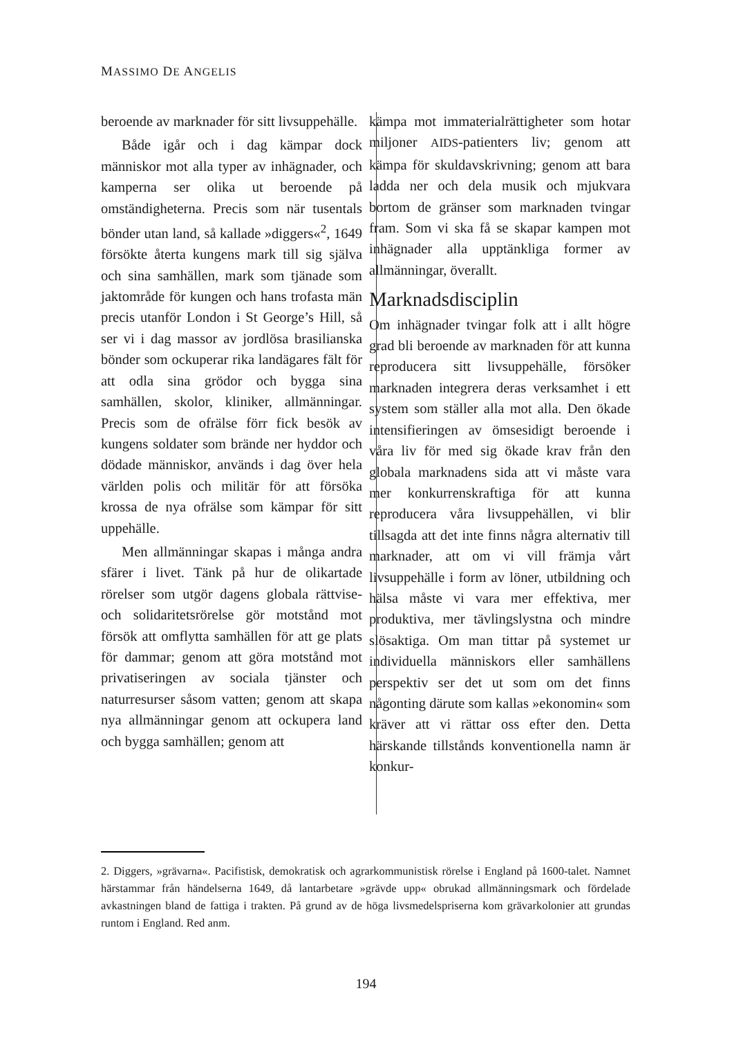MASSIMO DE ANGELIS
beroende av marknader för sitt livsuppehälle.
Både igår och i dag kämpar dock människor mot alla typer av inhägnader, och kamperna ser olika ut beroende på omständigheterna. Precis som när tusentals bönder utan land, så kallade »diggers«<sup>2</sup>, 1649 försökte återta kungens mark till sig själva och sina samhällen, mark som tjänade som jaktområde för kungen och hans trofasta män precis utanför London i St George’s Hill, så ser vi i dag massor av jordlösa brasilianska bönder som ockuperar rika landägares fält för att odla sina grödor och bygga sina samhällen, skolor, kliniker, allmänningar. Precis som de ofrälse förr fick besök av kungens soldater som brände ner hyddor och dödade människor, används i dag över hela världen polis och militär för att försöka krossa de nya ofrälse som kämpar för sitt uppehälle.
Men allmänningar skapas i många andra sfärer i livet. Tänk på hur de olikartade rörelser som utgör dagens globala rättvise- och solidaritetsrörelse gör motstånd mot försök att omflytta samhällen för att ge plats för dammar; genom att göra motstånd mot privatiseringen av sociala tjänster och naturresurser såsom vatten; genom att skapa nya allmänningar genom att ockupera land och bygga samhällen; genom att
kämpa mot immaterialrättigheter som hotar miljoner AIDS-patienters liv; genom att kämpa för skuldavskrivning; genom att bara ladda ner och dela musik och mjukvara bortom de gränser som marknaden tvingar fram. Som vi ska få se skapar kampen mot inhägnader alla upptänkliga former av allmänningar, överallt.
Marknadsdisciplin
Om inhägnader tvingar folk att i allt högre grad bli beroende av marknaden för att kunna reproducera sitt livsuppehälle, försöker marknaden integrera deras verksamhet i ett system som ställer alla mot alla. Den ökade intensifieringen av ömsesidigt beroende i våra liv för med sig ökade krav från den globala marknadens sida att vi måste vara mer konkurrenskraftiga för att kunna reproducera våra livsuppehällen, vi blir tillsagda att det inte finns några alternativ till marknader, att om vi vill främja vårt livsuppehälle i form av löner, utbildning och hälsa måste vi vara mer effektiva, mer produktiva, mer tävlingslystna och mindre slösaktiga. Om man tittar på systemet ur individuella människors eller samhällens perspektiv ser det ut som om det finns någonting därute som kallas »ekonomin« som kräver att vi rättar oss efter den. Detta härskande tillstånds konventionella namn är konkur-
2. Diggers, »grävarna«. Pacifistisk, demokratisk och agrarkommunistisk rörelse i England på 1600-talet. Namnet härstammar från händelserna 1649, då lantarbetare »grävde upp« obrukad allmänningsmark och fördelade avkastningen bland de fattiga i trakten. På grund av de höga livsmedelspriserna kom grävarkolonier att grundas runtom i England. Red anm.
194